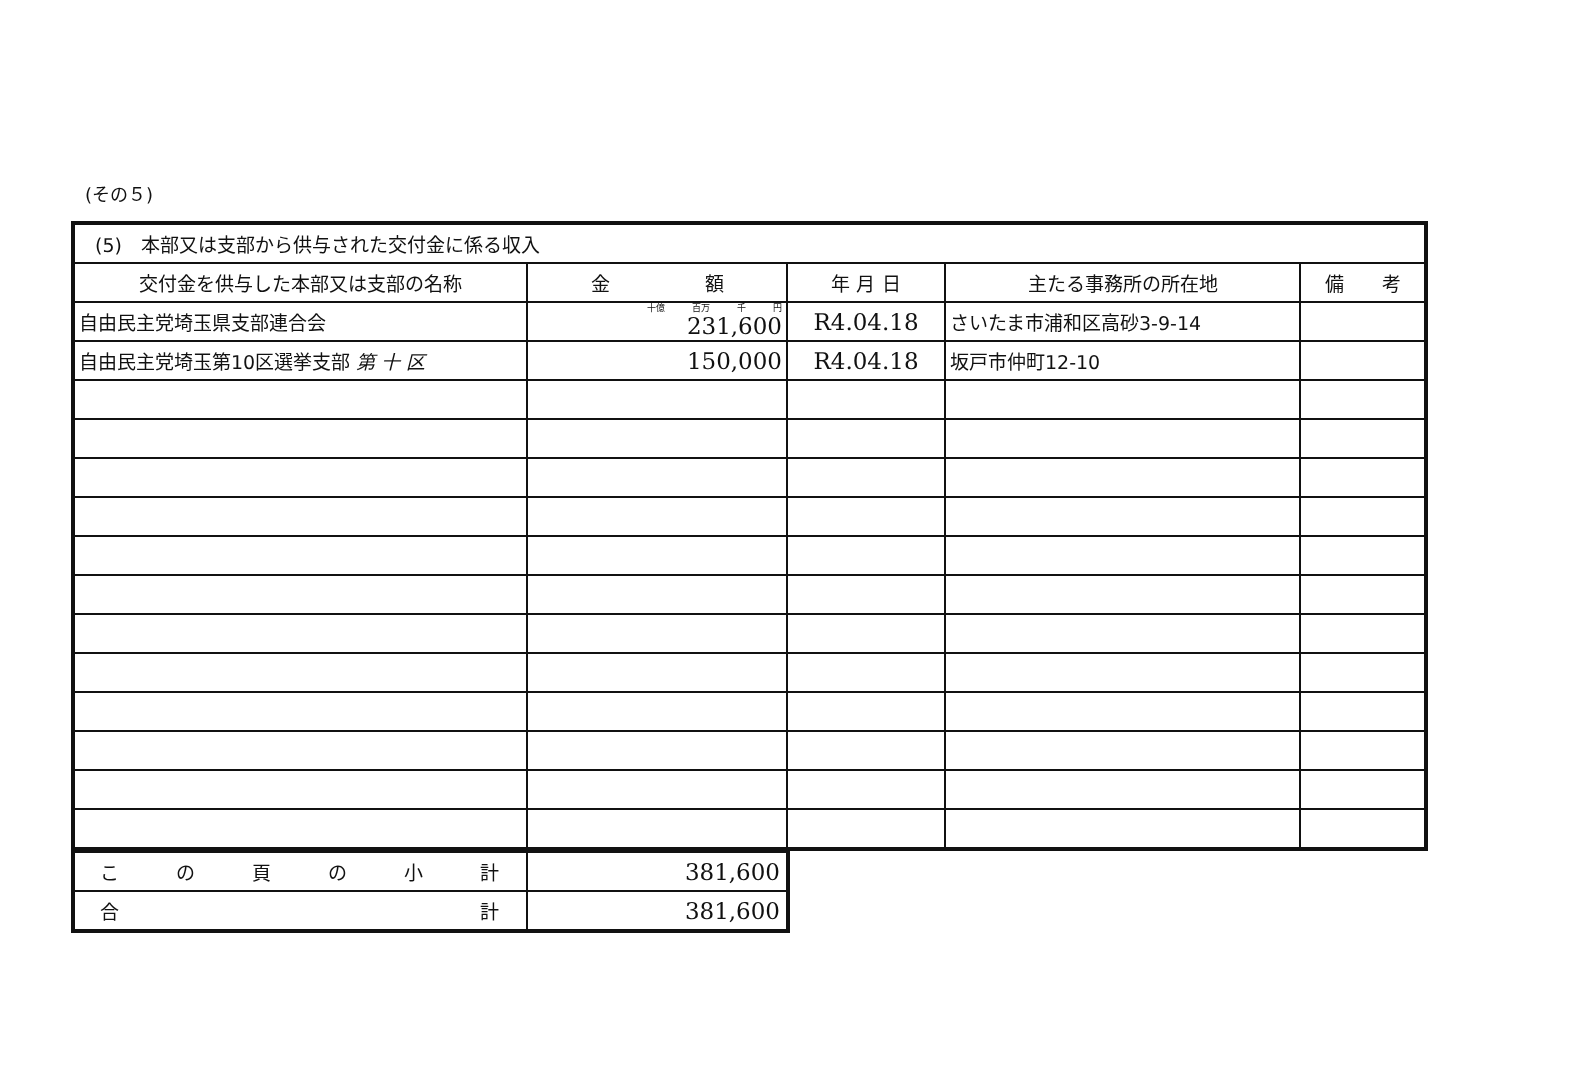(その５)
| (5) 本部又は支部から供与された交付金に係る収入 | | | | |
| --- | --- | --- | --- | --- |
| 交付金を供与した本部又は支部の名称 | 金 額 | 年 月 日 | 主たる事務所の所在地 | 備 考 |
| 自由民主党埼玉県支部連合会 | 十億 百万 千 円 231,600 | R4.04.18 | さいたま市浦和区高砂3-9-14 | |
| 自由民主党埼玉第10区選挙支部 第 十 区 | 150,000 | R4.04.18 | 坂戸市仲町12-10 | |
| こ の 頁 の 小 計 | 381,600 |
| 合 計 | 381,600 |